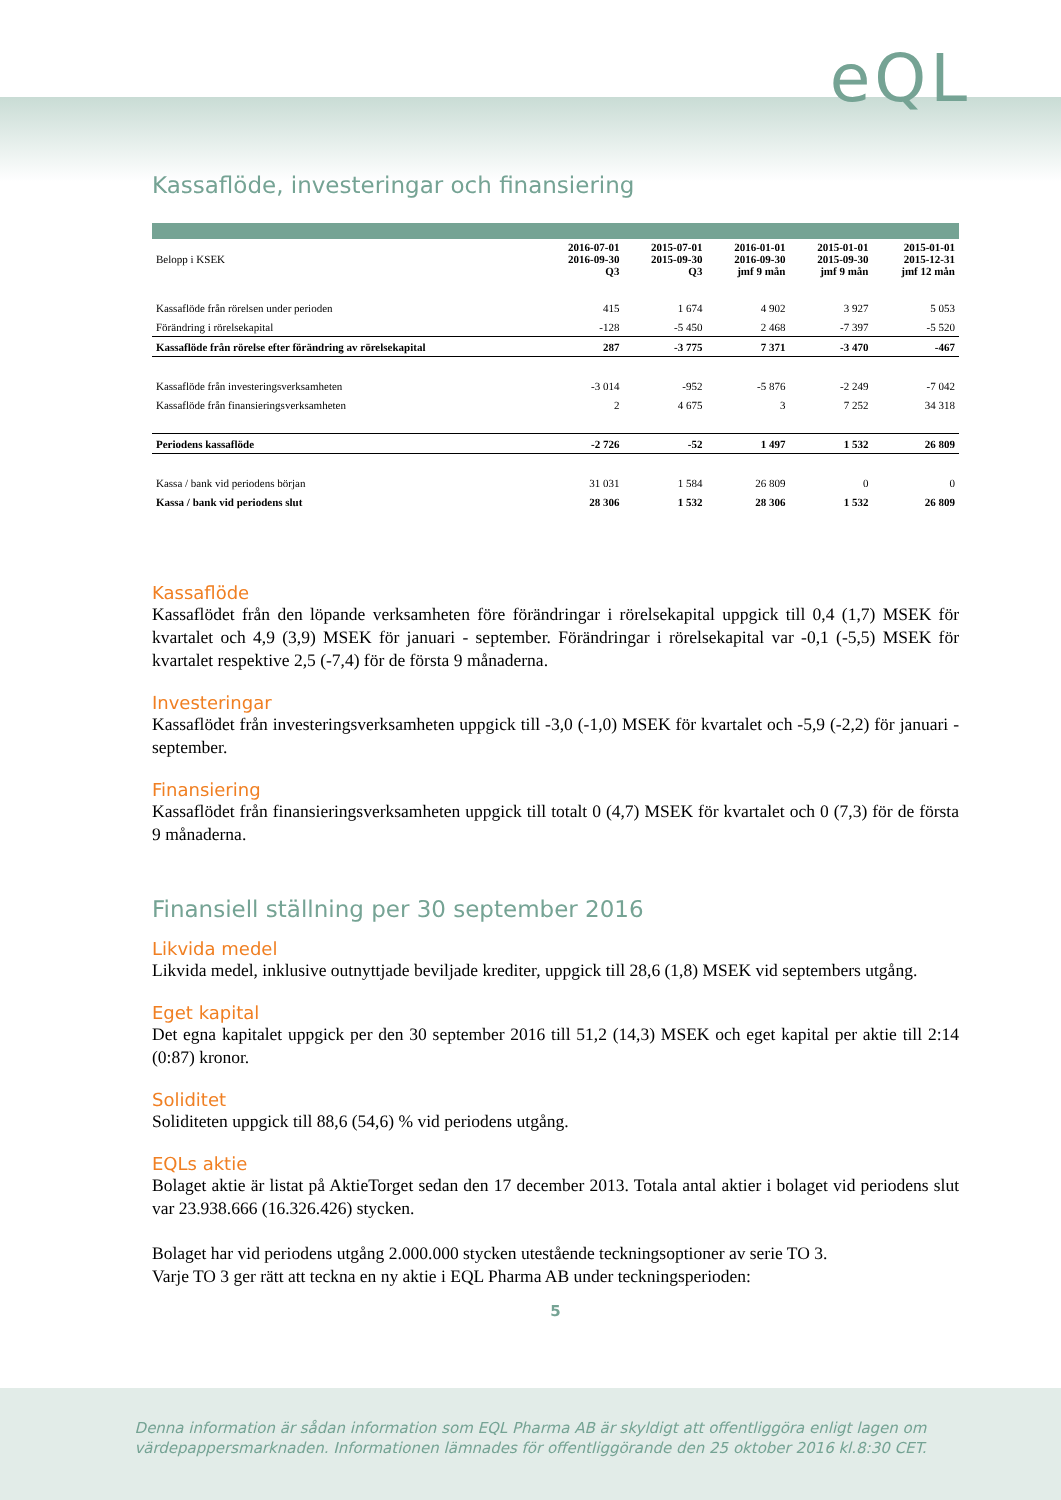eQL
Kassaflöde, investeringar och finansiering
| Belopp i KSEK | 2016-07-01 2016-09-30 Q3 | 2015-07-01 2015-09-30 Q3 | 2016-01-01 2016-09-30 jmf 9 mån | 2015-01-01 2015-09-30 jmf 9 mån | 2015-01-01 2015-12-31 jmf 12 mån |
| Kassaflöde från rörelsen under perioden | 415 | 1 674 | 4 902 | 3 927 | 5 053 |
| Förändring i rörelsekapital | -128 | -5 450 | 2 468 | -7 397 | -5 520 |
| Kassaflöde från rörelse efter förändring av rörelsekapital | 287 | -3 775 | 7 371 | -3 470 | -467 |
| Kassaflöde från investeringsverksamheten | -3 014 | -952 | -5 876 | -2 249 | -7 042 |
| Kassaflöde från finansieringsverksamheten | 2 | 4 675 | 3 | 7 252 | 34 318 |
| Periodens kassaflöde | -2 726 | -52 | 1 497 | 1 532 | 26 809 |
| Kassa / bank vid periodens början | 31 031 | 1 584 | 26 809 | 0 | 0 |
| Kassa / bank vid periodens slut | 28 306 | 1 532 | 28 306 | 1 532 | 26 809 |
Kassaflöde
Kassaflödet från den löpande verksamheten före förändringar i rörelsekapital uppgick till 0,4 (1,7) MSEK för kvartalet och 4,9 (3,9) MSEK för januari - september. Förändringar i rörelsekapital var -0,1 (-5,5) MSEK för kvartalet respektive 2,5 (-7,4) för de första 9 månaderna.
Investeringar
Kassaflödet från investeringsverksamheten uppgick till -3,0 (-1,0) MSEK för kvartalet och -5,9 (-2,2) för januari - september.
Finansiering
Kassaflödet från finansieringsverksamheten uppgick till totalt 0 (4,7) MSEK för kvartalet och 0 (7,3) för de första 9 månaderna.
Finansiell ställning per 30 september 2016
Likvida medel
Likvida medel, inklusive outnyttjade beviljade krediter, uppgick till 28,6 (1,8) MSEK vid septembers utgång.
Eget kapital
Det egna kapitalet uppgick per den 30 september 2016 till 51,2 (14,3) MSEK och eget kapital per aktie till 2:14 (0:87) kronor.
Soliditet
Soliditeten uppgick till 88,6 (54,6) % vid periodens utgång.
EQLs aktie
Bolaget aktie är listat på AktieTorget sedan den 17 december 2013. Totala antal aktier i bolaget vid periodens slut var 23.938.666 (16.326.426) stycken.
Bolaget har vid periodens utgång 2.000.000 stycken utestående teckningsoptioner av serie TO 3.
Varje TO 3 ger rätt att teckna en ny aktie i EQL Pharma AB under teckningsperioden:
5
Denna information är sådan information som EQL Pharma AB är skyldigt att offentliggöra enligt lagen om
värdepappersmarknaden. Informationen lämnades för offentliggörande den 25 oktober 2016 kl.8:30 CET.